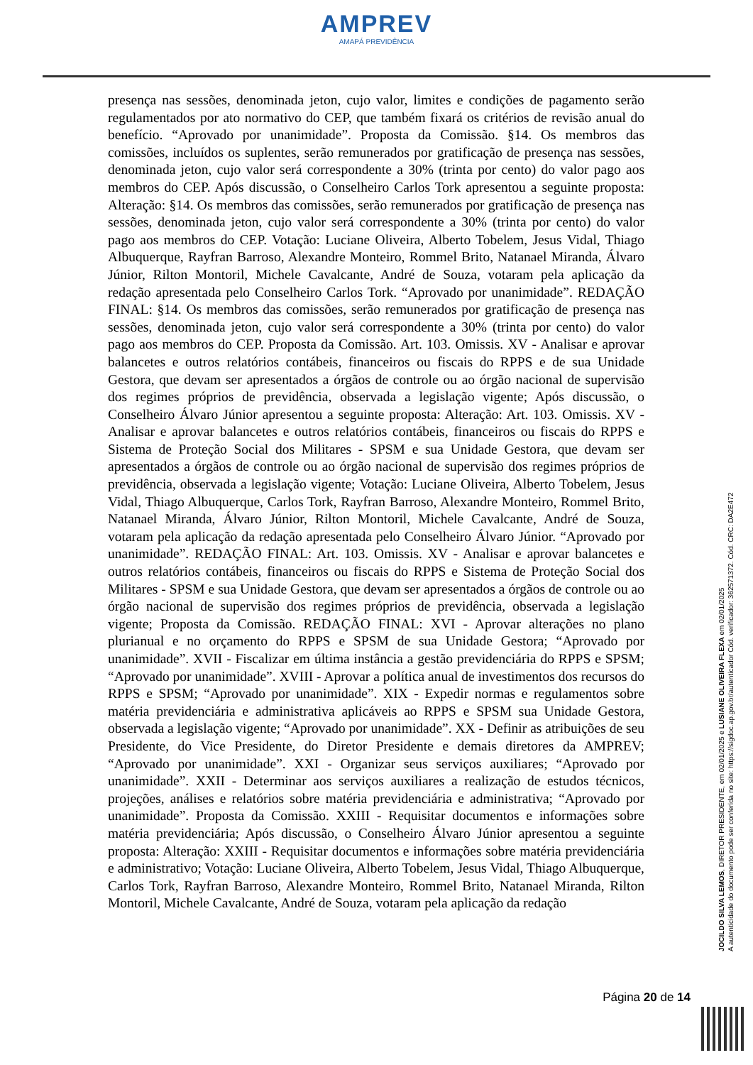AMPREV
AMAPÁ PREVIDÊNCIA
presença nas sessões, denominada jeton, cujo valor, limites e condições de pagamento serão regulamentados por ato normativo do CEP, que também fixará os critérios de revisão anual do benefício. “Aprovado por unanimidade”. Proposta da Comissão. §14. Os membros das comissões, incluídos os suplentes, serão remunerados por gratificação de presença nas sessões, denominada jeton, cujo valor será correspondente a 30% (trinta por cento) do valor pago aos membros do CEP. Após discussão, o Conselheiro Carlos Tork apresentou a seguinte proposta: Alteração: §14. Os membros das comissões, serão remunerados por gratificação de presença nas sessões, denominada jeton, cujo valor será correspondente a 30% (trinta por cento) do valor pago aos membros do CEP. Votação: Luciane Oliveira, Alberto Tobelem, Jesus Vidal, Thiago Albuquerque, Rayfran Barroso, Alexandre Monteiro, Rommel Brito, Natanael Miranda, Álvaro Júnior, Rilton Montoril, Michele Cavalcante, André de Souza, votaram pela aplicação da redação apresentada pelo Conselheiro Carlos Tork. “Aprovado por unanimidade”. REDAÇÃO FINAL: §14. Os membros das comissões, serão remunerados por gratificação de presença nas sessões, denominada jeton, cujo valor será correspondente a 30% (trinta por cento) do valor pago aos membros do CEP. Proposta da Comissão. Art. 103. Omissis. XV - Analisar e aprovar balancetes e outros relatórios contábeis, financeiros ou fiscais do RPPS e de sua Unidade Gestora, que devam ser apresentados a órgãos de controle ou ao órgão nacional de supervisão dos regimes próprios de previdência, observada a legislação vigente; Após discussão, o Conselheiro Álvaro Júnior apresentou a seguinte proposta: Alteração: Art. 103. Omissis. XV - Analisar e aprovar balancetes e outros relatórios contábeis, financeiros ou fiscais do RPPS e Sistema de Proteção Social dos Militares - SPSM e sua Unidade Gestora, que devam ser apresentados a órgãos de controle ou ao órgão nacional de supervisão dos regimes próprios de previdência, observada a legislação vigente; Votação: Luciane Oliveira, Alberto Tobelem, Jesus Vidal, Thiago Albuquerque, Carlos Tork, Rayfran Barroso, Alexandre Monteiro, Rommel Brito, Natanael Miranda, Álvaro Júnior, Rilton Montoril, Michele Cavalcante, André de Souza, votaram pela aplicação da redação apresentada pelo Conselheiro Álvaro Júnior. “Aprovado por unanimidade”. REDAÇÃO FINAL: Art. 103. Omissis. XV - Analisar e aprovar balancetes e outros relatórios contábeis, financeiros ou fiscais do RPPS e Sistema de Proteção Social dos Militares - SPSM e sua Unidade Gestora, que devam ser apresentados a órgãos de controle ou ao órgão nacional de supervisão dos regimes próprios de previdência, observada a legislação vigente; Proposta da Comissão. REDAÇÃO FINAL: XVI - Aprovar alterações no plano plurianual e no orçamento do RPPS e SPSM de sua Unidade Gestora; “Aprovado por unanimidade”. XVII - Fiscalizar em última instância a gestão previdenciária do RPPS e SPSM; “Aprovado por unanimidade”. XVIII - Aprovar a política anual de investimentos dos recursos do RPPS e SPSM; “Aprovado por unanimidade”. XIX - Expedir normas e regulamentos sobre matéria previdenciária e administrativa aplicáveis ao RPPS e SPSM sua Unidade Gestora, observada a legislação vigente; “Aprovado por unanimidade”. XX - Definir as atribuições de seu Presidente, do Vice Presidente, do Diretor Presidente e demais diretores da AMPREV; “Aprovado por unanimidade”. XXI - Organizar seus serviços auxiliares; “Aprovado por unanimidade”. XXII - Determinar aos serviços auxiliares a realização de estudos técnicos, projeções, análises e relatórios sobre matéria previdenciária e administrativa; “Aprovado por unanimidade”. Proposta da Comissão. XXIII - Requisitar documentos e informações sobre matéria previdenciária; Após discussão, o Conselheiro Álvaro Júnior apresentou a seguinte proposta: Alteração: XXIII - Requisitar documentos e informações sobre matéria previdenciária e administrativo; Votação: Luciane Oliveira, Alberto Tobelem, Jesus Vidal, Thiago Albuquerque, Carlos Tork, Rayfran Barroso, Alexandre Monteiro, Rommel Brito, Natanael Miranda, Rilton Montoril, Michele Cavalcante, André de Souza, votaram pela aplicação da redação
Página 20 de 14
JOCILDO SILVA LEMOS, DIRETOR PRESIDENTE, em 02/01/2025 e LUSIANE OLIVEIRA FLEXA em 02/01/2025
A autenticidade do documento pode ser conferida no site: https://sigdoc.ap.gov.br/autenticador Cód. verificador: 362571372. Cód. CRC: DA2E472